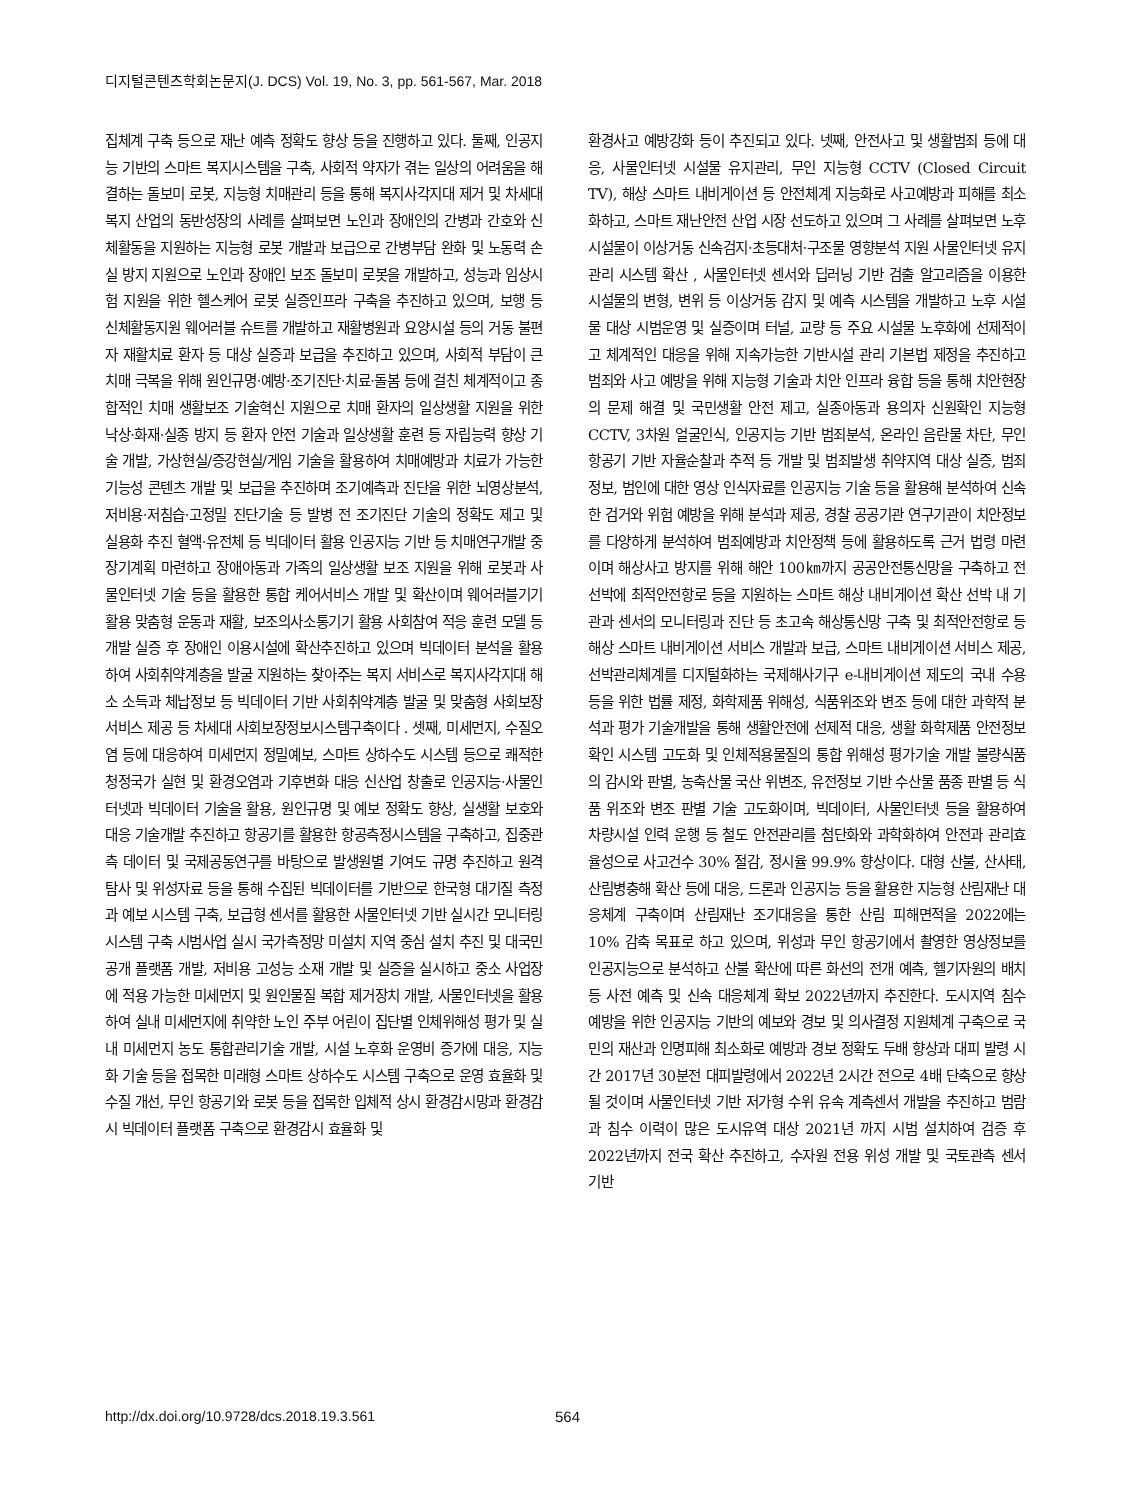디지털콘텐츠학회논문지(J. DCS) Vol. 19, No. 3, pp. 561-567, Mar. 2018
집체계 구축 등으로 재난 예측 정확도 향상 등을 진행하고 있다. 둘째, 인공지능 기반의 스마트 복지시스템을 구축, 사회적 약자가 겪는 일상의 어려움을 해결하는 돌보미 로봇, 지능형 치매관리 등을 통해 복지사각지대 제거 및 차세대 복지 산업의 동반성장의 사례를 살펴보면 노인과 장애인의 간병과 간호와 신체활동을 지원하는 지능형 로봇 개발과 보급으로 간병부담 완화 및 노동력 손실 방지 지원으로 노인과 장애인 보조 돌보미 로봇을 개발하고, 성능과 임상시험 지원을 위한 헬스케어 로봇 실증인프라 구축을 추진하고 있으며, 보행 등 신체활동지원 웨어러블 슈트를 개발하고 재활병원과 요양시설 등의 거동 불편자 재활치료 환자 등 대상 실증과 보급을 추진하고 있으며, 사회적 부담이 큰 치매 극복을 위해 원인규명·예방·조기진단·치료·돌봄 등에 걸친 체계적이고 종합적인 치매 생활보조 기술혁신 지원으로 치매 환자의 일상생활 지원을 위한 낙상·화재·실종 방지 등 환자 안전 기술과 일상생활 훈련 등 자립능력 향상 기술 개발, 가상현실/증강현실/게임 기술을 활용하여 치매예방과 치료가 가능한 기능성 콘텐츠 개발 및 보급을 추진하며 조기예측과 진단을 위한 뇌영상분석, 저비용·저침습·고정밀 진단기술 등 발병 전 조기진단 기술의 정확도 제고 및 실용화 추진 혈액·유전체 등 빅데이터 활용 인공지능 기반 등 치매연구개발 중장기계획 마련하고 장애아동과 가족의 일상생활 보조 지원을 위해 로봇과 사물인터넷 기술 등을 활용한 통합 케어서비스 개발 및 확산이며 웨어러블기기 활용 맞춤형 운동과 재활, 보조의사소통기기 활용 사회참여 적응 훈련 모델 등 개발 실증 후 장애인 이용시설에 확산추진하고 있으며 빅데이터 분석을 활용하여 사회취약계층을 발굴 지원하는 찾아주는 복지 서비스로 복지사각지대 해소 소득과 체납정보 등 빅데이터 기반 사회취약계층 발굴 및 맞춤형 사회보장 서비스 제공 등 차세대 사회보장정보시스템구축이다 . 셋째, 미세먼지, 수질오염 등에 대응하여 미세먼지 정밀예보, 스마트 상하수도 시스템 등으로 쾌적한 청정국가 실현 및 환경오염과 기후변화 대응 신산업 창출로 인공지능·사물인터넷과 빅데이터 기술을 활용, 원인규명 및 예보 정확도 향상, 실생활 보호와 대응 기술개발 추진하고 항공기를 활용한 항공측정시스템을 구축하고, 집중관측 데이터 및 국제공동연구를 바탕으로 발생원별 기여도 규명 추진하고 원격탐사 및 위성자료 등을 통해 수집된 빅데이터를 기반으로 한국형 대기질 측정과 예보 시스템 구축, 보급형 센서를 활용한 사물인터넷 기반 실시간 모니터링 시스템 구축 시범사업 실시 국가측정망 미설치 지역 중심 설치 추진 및 대국민 공개 플랫폼 개발, 저비용 고성능 소재 개발 및 실증을 실시하고 중소 사업장에 적용 가능한 미세먼지 및 원인물질 복합 제거장치 개발, 사물인터넷을 활용하여 실내 미세먼지에 취약한 노인 주부 어린이 집단별 인체위해성 평가 및 실내 미세먼지 농도 통합관리기술 개발, 시설 노후화 운영비 증가에 대응, 지능화 기술 등을 접목한 미래형 스마트 상하수도 시스템 구축으로 운영 효율화 및 수질 개선, 무인 항공기와 로봇 등을 접목한 입체적 상시 환경감시망과 환경감시 빅데이터 플랫폼 구축으로 환경감시 효율화 및
환경사고 예방강화 등이 추진되고 있다. 넷째, 안전사고 및 생활범죄 등에 대응, 사물인터넷 시설물 유지관리, 무인 지능형 CCTV (Closed Circuit TV), 해상 스마트 내비게이션 등 안전체계 지능화로 사고예방과 피해를 최소화하고, 스마트 재난안전 산업 시장 선도하고 있으며 그 사례를 살펴보면 노후 시설물이 이상거동 신속검지·초등대처·구조물 영향분석 지원 사물인터넷 유지관리 시스템 확산 , 사물인터넷 센서와 딥러닝 기반 검출 알고리즘을 이용한 시설물의 변형, 변위 등 이상거동 감지 및 예측 시스템을 개발하고 노후 시설물 대상 시범운영 및 실증이며 터널, 교량 등 주요 시설물 노후화에 선제적이고 체계적인 대응을 위해 지속가능한 기반시설 관리 기본법 제정을 추진하고 범죄와 사고 예방을 위해 지능형 기술과 치안 인프라 융합 등을 통해 치안현장의 문제 해결 및 국민생활 안전 제고, 실종아동과 용의자 신원확인 지능형 CCTV, 3차원 얼굴인식, 인공지능 기반 범죄분석, 온라인 음란물 차단, 무인 항공기 기반 자율순찰과 추적 등 개발 및 범죄발생 취약지역 대상 실증, 범죄정보, 범인에 대한 영상 인식자료를 인공지능 기술 등을 활용해 분석하여 신속한 검거와 위험 예방을 위해 분석과 제공, 경찰 공공기관 연구기관이 치안정보를 다양하게 분석하여 범죄예방과 치안정책 등에 활용하도록 근거 법령 마련이며 해상사고 방지를 위해 해안 100㎞까지 공공안전통신망을 구축하고 전 선박에 최적안전항로 등을 지원하는 스마트 해상 내비게이션 확산 선박 내 기관과 센서의 모니터링과 진단 등 초고속 해상통신망 구축 및 최적안전항로 등 해상 스마트 내비게이션 서비스 개발과 보급, 스마트 내비게이션 서비스 제공, 선박관리체계를 디지털화하는 국제해사기구 e-내비게이션 제도의 국내 수용 등을 위한 법률 제정, 화학제품 위해성, 식품위조와 변조 등에 대한 과학적 분석과 평가 기술개발을 통해 생활안전에 선제적 대응, 생활 화학제품 안전정보 확인 시스템 고도화 및 인체적용물질의 통합 위해성 평가기술 개발 불량식품의 감시와 판별, 농축산물 국산 위변조, 유전정보 기반 수산물 품종 판별 등 식품 위조와 변조 판별 기술 고도화이며, 빅데이터, 사물인터넷 등을 활용하여 차량시설 인력 운행 등 철도 안전관리를 첨단화와 과학화하여 안전과 관리효율성으로 사고건수 30% 절감, 정시율 99.9% 향상이다. 대형 산불, 산사태, 산림병충해 확산 등에 대응, 드론과 인공지능 등을 활용한 지능형 산림재난 대응체계 구축이며 산림재난 조기대응을 통한 산림 피해면적을 2022에는 10% 감축 목표로 하고 있으며, 위성과 무인 항공기에서 촬영한 영상정보를 인공지능으로 분석하고 산불 확산에 따른 화선의 전개 예측, 헬기자원의 배치 등 사전 예측 및 신속 대응체계 확보 2022년까지 추진한다. 도시지역 침수 예방을 위한 인공지능 기반의 예보와 경보 및 의사결정 지원체계 구축으로 국민의 재산과 인명피해 최소화로 예방과 경보 정확도 두배 향상과 대피 발령 시간 2017년 30분전 대피발령에서 2022년 2시간 전으로 4배 단축으로 향상될 것이며 사물인터넷 기반 저가형 수위 유속 계측센서 개발을 추진하고 범람과 침수 이력이 많은 도시유역 대상 2021년 까지 시범 설치하여 검증 후 2022년까지 전국 확산 추진하고, 수자원 전용 위성 개발 및 국토관측 센서 기반
http://dx.doi.org/10.9728/dcs.2018.19.3.561 564